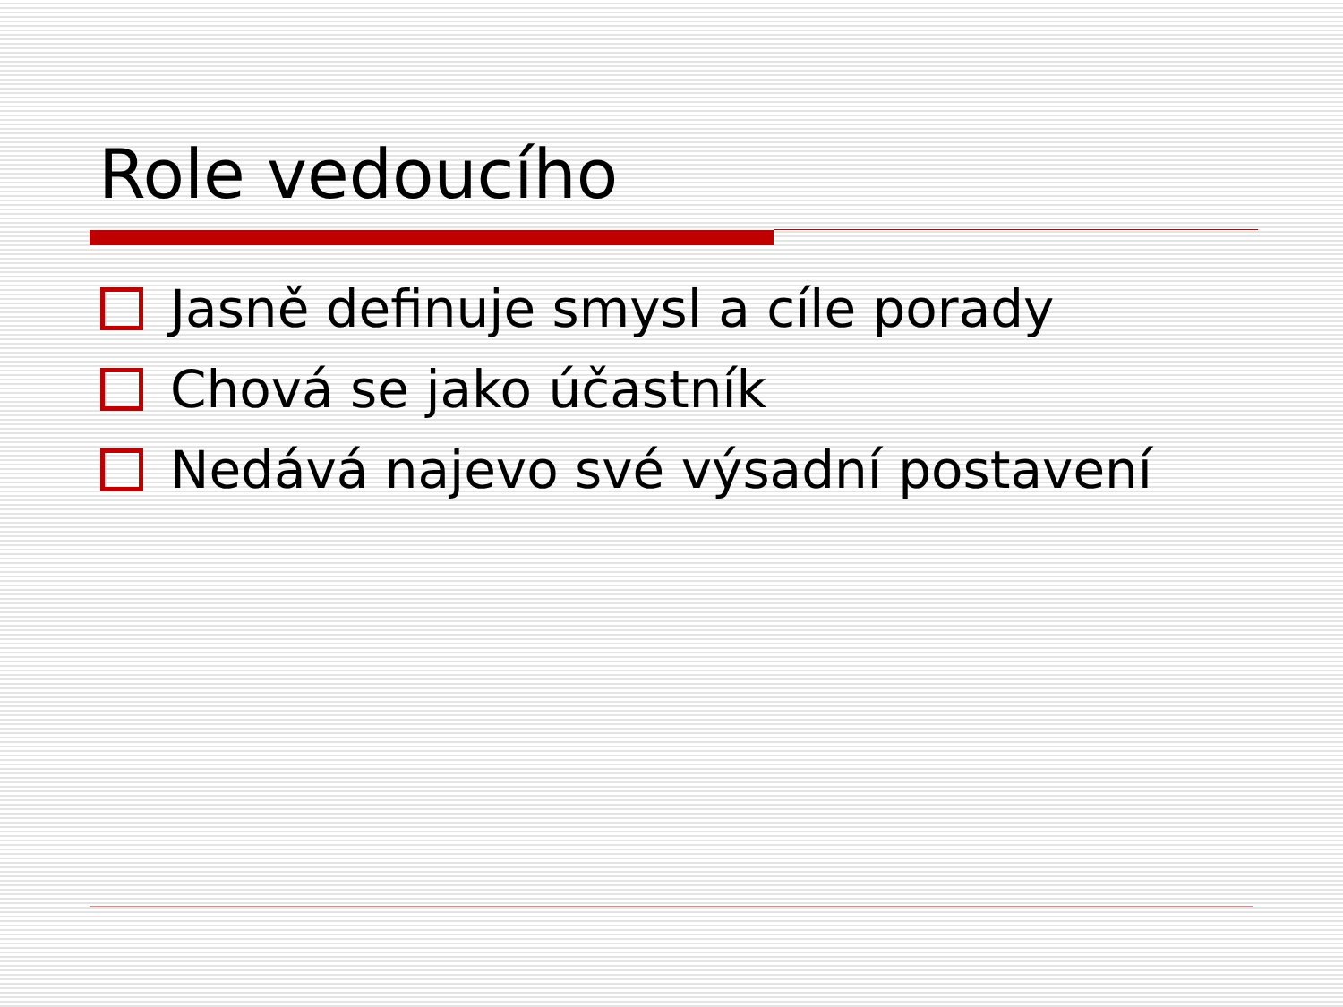Role vedoucího
Jasně definuje smysl a cíle porady
Chová se jako účastník
Nedává najevo své výsadní postavení